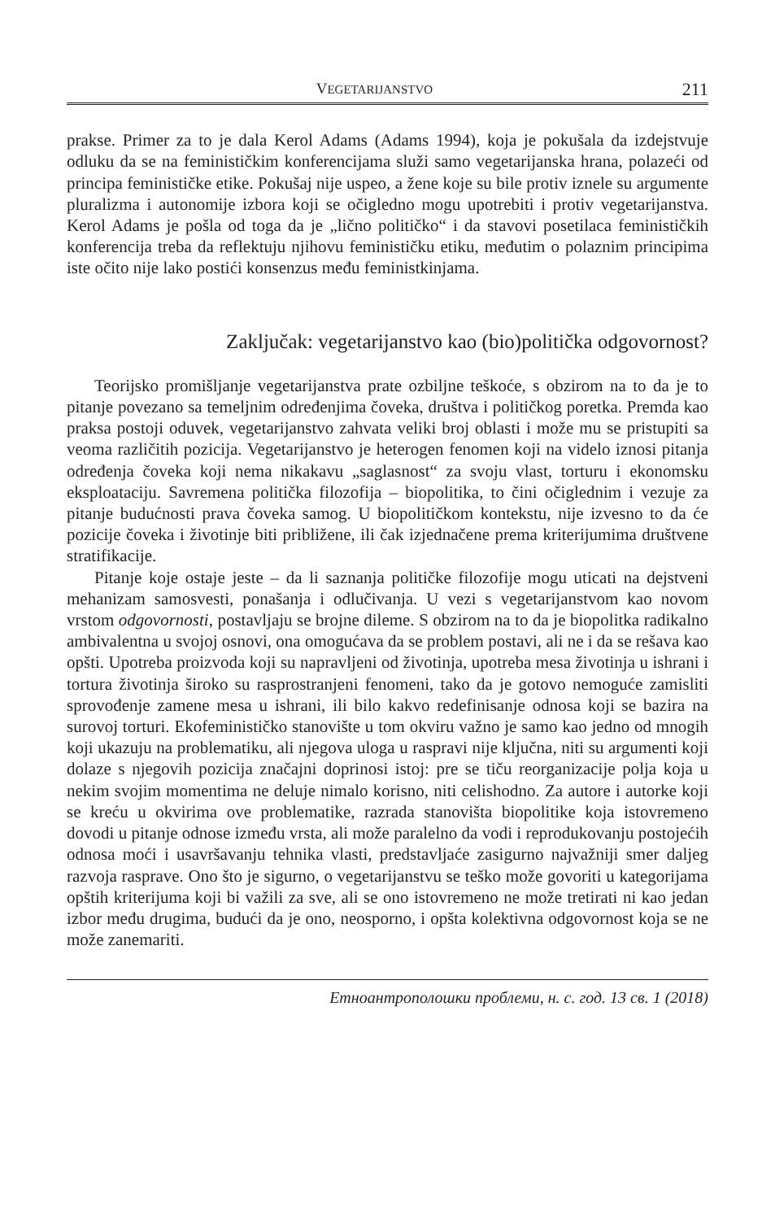VEGETARIJANSTVO 211
prakse. Primer za to je dala Kerol Adams (Adams 1994), koja je pokušala da izdejstvuje odluku da se na feminističkim konferencijama služi samo vegetarijanska hrana, polazeći od principa feminističke etike. Pokušaj nije uspeo, a žene koje su bile protiv iznele su argumente pluralizma i autonomije izbora koji se očigledno mogu upotrebiti i protiv vegetarijanstva. Kerol Adams je pošla od toga da je „lično političko“ i da stavovi posetilaca feminističkih konferencija treba da reflektuju njihovu feminističku etiku, međutim o polaznim principima iste očito nije lako postići konsenzus među feministkinjama.
Zaključak: vegetarijanstvo kao (bio)politička odgovornost?
Teorijsko promišljanje vegetarijanstva prate ozbiljne teškoće, s obzirom na to da je to pitanje povezano sa temeljnim određenjima čoveka, društva i političkog poretka. Premda kao praksa postoji oduvek, vegetarijanstvo zahvata veliki broj oblasti i može mu se pristupiti sa veoma različitih pozicija. Vegetarijanstvo je heterogen fenomen koji na videlo iznosi pitanja određenja čoveka koji nema nikakavu „saglasnost“ za svoju vlast, torturu i ekonomsku eksploataciju. Savremena politička filozofija – biopolitika, to čini očiglednim i vezuje za pitanje budućnosti prava čoveka samog. U biopolitičkom kontekstu, nije izvesno to da će pozicije čoveka i životinje biti približene, ili čak izjednačene prema kriterijumima društvene stratifikacije.
Pitanje koje ostaje jeste – da li saznanja političke filozofije mogu uticati na dejstveni mehanizam samosvesti, ponašanja i odlučivanja. U vezi s vegetarijanstvom kao novom vrstom odgovornosti, postavljaju se brojne dileme. S obzirom na to da je biopolitka radikalno ambivalentna u svojoj osnovi, ona omogućava da se problem postavi, ali ne i da se rešava kao opšti. Upotreba proizvoda koji su napravljeni od životinja, upotreba mesa životinja u ishrani i tortura životinja široko su rasprostranjeni fenomeni, tako da je gotovo nemoguće zamisliti sprovođenje zamene mesa u ishrani, ili bilo kakvo redefinisanje odnosa koji se bazira na surovoj torturi. Ekofeminističko stanovište u tom okviru važno je samo kao jedno od mnogih koji ukazuju na problematiku, ali njegova uloga u raspravi nije ključna, niti su argumenti koji dolaze s njegovih pozicija značajni doprinosi istoj: pre se tiču reorganizacije polja koja u nekim svojim momentima ne deluje nimalo korisno, niti celishodno. Za autore i autorke koji se kreću u okvirima ove problematike, razrada stanovišta biopolitike koja istovremeno dovodi u pitanje odnose između vrsta, ali može paralelno da vodi i reprodukovanju postojećih odnosa moći i usavršavanju tehnika vlasti, predstavljaće zasigurno najvažniji smer daljeg razvoja rasprave. Ono što je sigurno, o vegetarijanstvu se teško može govoriti u kategorijama opštih kriterijuma koji bi važili za sve, ali se ono istovremeno ne može tretirati ni kao jedan izbor među drugima, budući da je ono, neosporno, i opšta kolektivna odgovornost koja se ne može zanemariti.
Етноантрополошки проблеми, н. с. год. 13 св. 1 (2018)